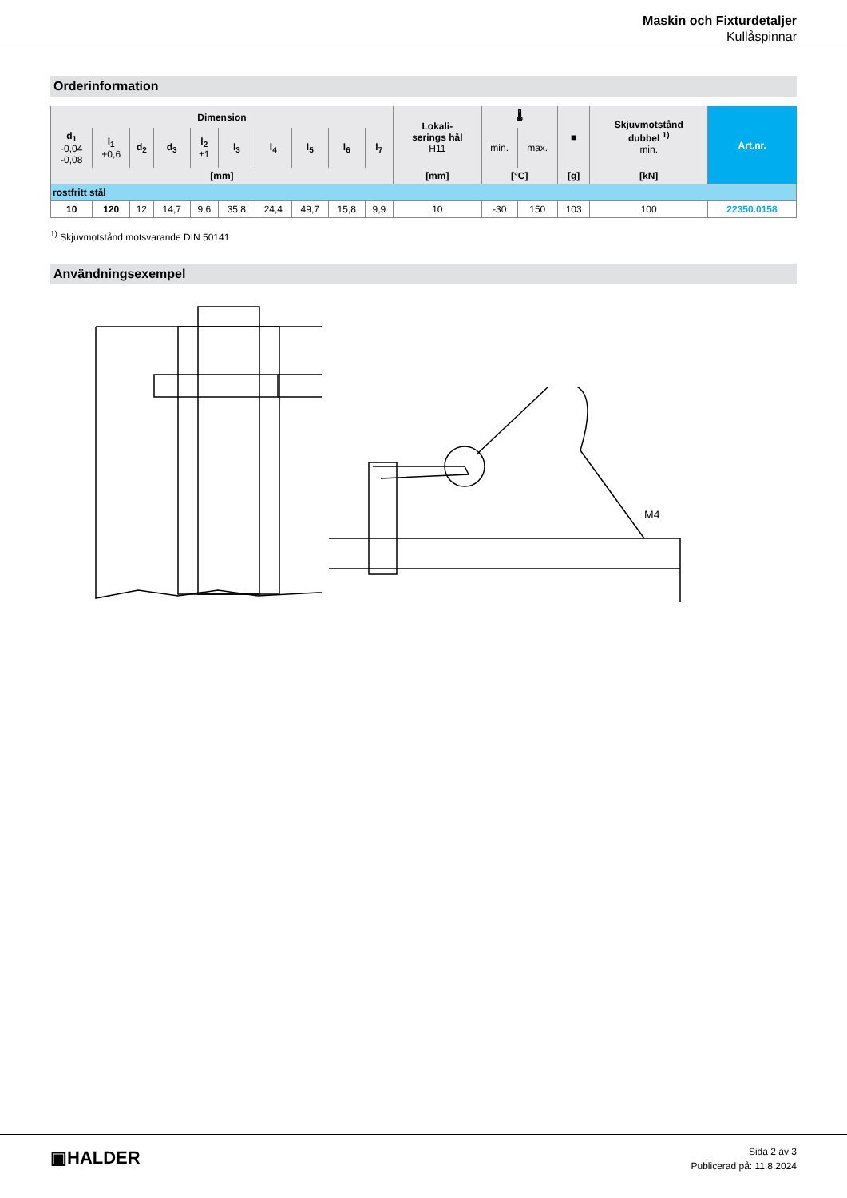Maskin och Fixturdetaljer
Kullåspinnar
Orderinformation
| Dimension | | | | | | | | | | Lokali- serings hål H11 | 🌡 | | ■ | Skjuvmotstånd dubbel <sup>1)</sup> min. | Art.nr. |
| --- | --- | --- | --- | --- | --- | --- | --- | --- | --- | --- | --- | --- | --- | --- | --- |
| d<sub>1</sub> -0,04 -0,08 | l<sub>1</sub> +0,6 | d<sub>2</sub> | d<sub>3</sub> | l<sub>2</sub> ±1 | l<sub>3</sub> | l<sub>4</sub> | l<sub>5</sub> | l<sub>6</sub> | l<sub>7</sub> | | min. | max. | | | |
| [mm] | | | | | | | | | | [mm] | [°C] | | [g] | [kN] | |
| rostfritt stål | | | | | | | | | | | | | | | |
| 10 | 120 | 12 | 14,7 | 9,6 | 35,8 | 24,4 | 49,7 | 15,8 | 9,9 | 10 | -30 | 150 | 103 | 100 | 22350.0158 |
<sup>1)</sup> Skjuvmotstånd motsvarande DIN 50141
Användningsexempel
M4
▣HALDER
Sida 2 av 3
Publicerad på: 11.8.2024